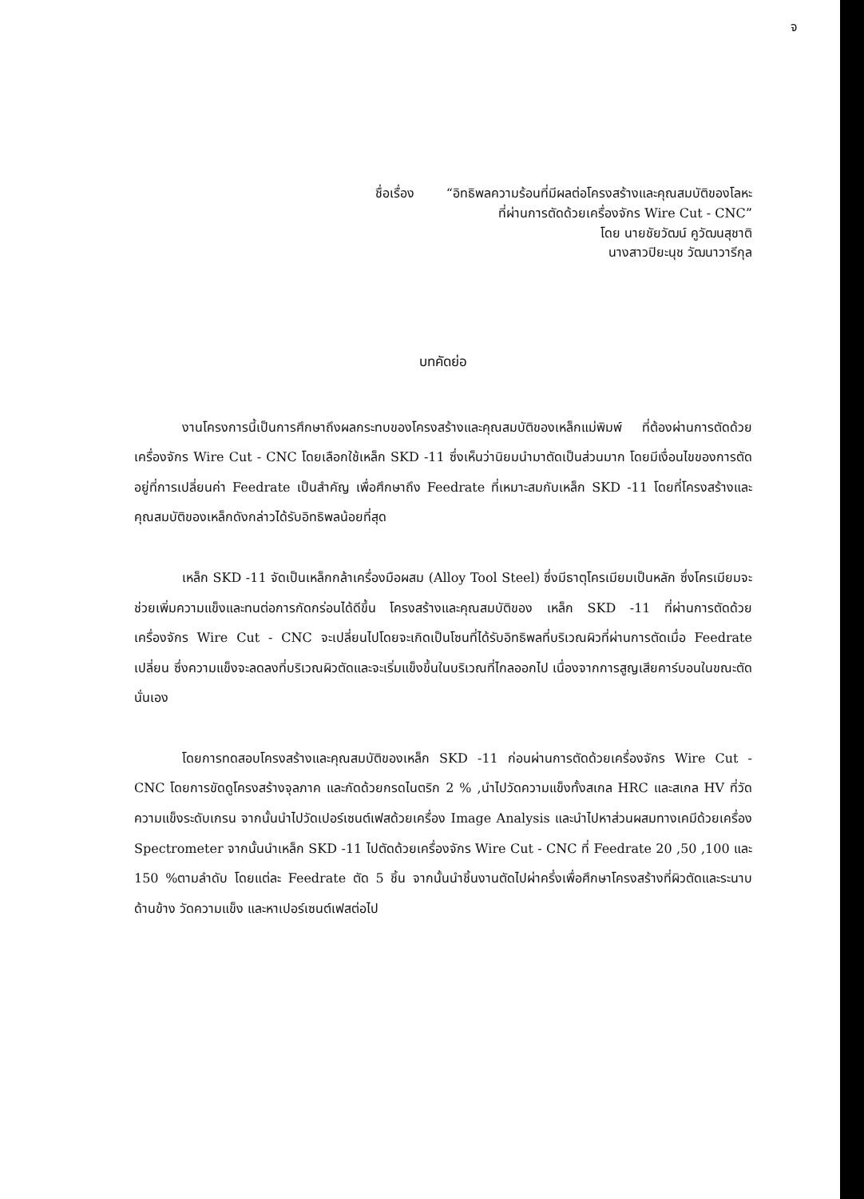จ
ชื่อเรื่อง “อิทธิพลความร้อนที่มีผลต่อโครงสร้างและคุณสมบัติของโลหะ
ที่ผ่านการตัดด้วยเครื่องจักร Wire Cut - CNC”
โดย นายชัยวัฒน์ คูวัฒนสุชาติ
นางสาวปิยะนุช วัฒนาวารีกุล
บทคัดย่อ
งานโครงการนี้เป็นการศึกษาถึงผลกระทบของโครงสร้างและคุณสมบัติของเหล็กแม่พิมพ์ ที่ต้องผ่านการตัดด้วยเครื่องจักร Wire Cut - CNC โดยเลือกใช้เหล็ก SKD -11 ซึ่งเห็นว่านิยมนำมาตัดเป็นส่วนมาก โดยมีเงื่อนไขของการตัดอยู่ที่การเปลี่ยนค่า Feedrate เป็นสำคัญ เพื่อศึกษาถึง Feedrate ที่เหมาะสมกับเหล็ก SKD -11 โดยที่โครงสร้างและคุณสมบัติของเหล็กดังกล่าวได้รับอิทธิพลน้อยที่สุด
เหล็ก SKD -11 จัดเป็นเหล็กกล้าเครื่องมือผสม (Alloy Tool Steel) ซึ่งมีธาตุโครเมียมเป็นหลัก ซึ่งโครเมียมจะช่วยเพิ่มความแข็งและทนต่อการกัดกร่อนได้ดีขึ้น โครงสร้างและคุณสมบัติของ เหล็ก SKD -11 ที่ผ่านการตัดด้วยเครื่องจักร Wire Cut - CNC จะเปลี่ยนไปโดยจะเกิดเป็นโซนที่ได้รับอิทธิพลที่บริเวณผิวที่ผ่านการตัดเมื่อ Feedrate เปลี่ยน ซึ่งความแข็งจะลดลงที่บริเวณผิวตัดและจะเริ่มแข็งขึ้นในบริเวณที่ไกลออกไป เนื่องจากการสูญเสียคาร์บอนในขณะตัดนั่นเอง
โดยการทดสอบโครงสร้างและคุณสมบัติของเหล็ก SKD -11 ก่อนผ่านการตัดด้วยเครื่องจักร Wire Cut - CNC โดยการขัดดูโครงสร้างจุลภาค และกัดด้วยกรดไนตริก 2 % ,นำไปวัดความแข็งทั้งสเกล HRC และสเกล HV ที่วัดความแข็งระดับเกรน จากนั้นนำไปวัดเปอร์เซนต์เฟสด้วยเครื่อง Image Analysis และนำไปหาส่วนผสมทางเคมีด้วยเครื่อง Spectrometer จากนั้นนำเหล็ก SKD -11 ไปตัดด้วยเครื่องจักร Wire Cut - CNC ที่ Feedrate 20 ,50 ,100 และ 150 %ตามลำดับ โดยแต่ละ Feedrate ตัด 5 ชิ้น จากนั้นนำชิ้นงานตัดไปผ่าครึ่งเพื่อศึกษาโครงสร้างที่ผิวตัดและระนาบด้านข้าง วัดความแข็ง และหาเปอร์เซนต์เฟสต่อไป